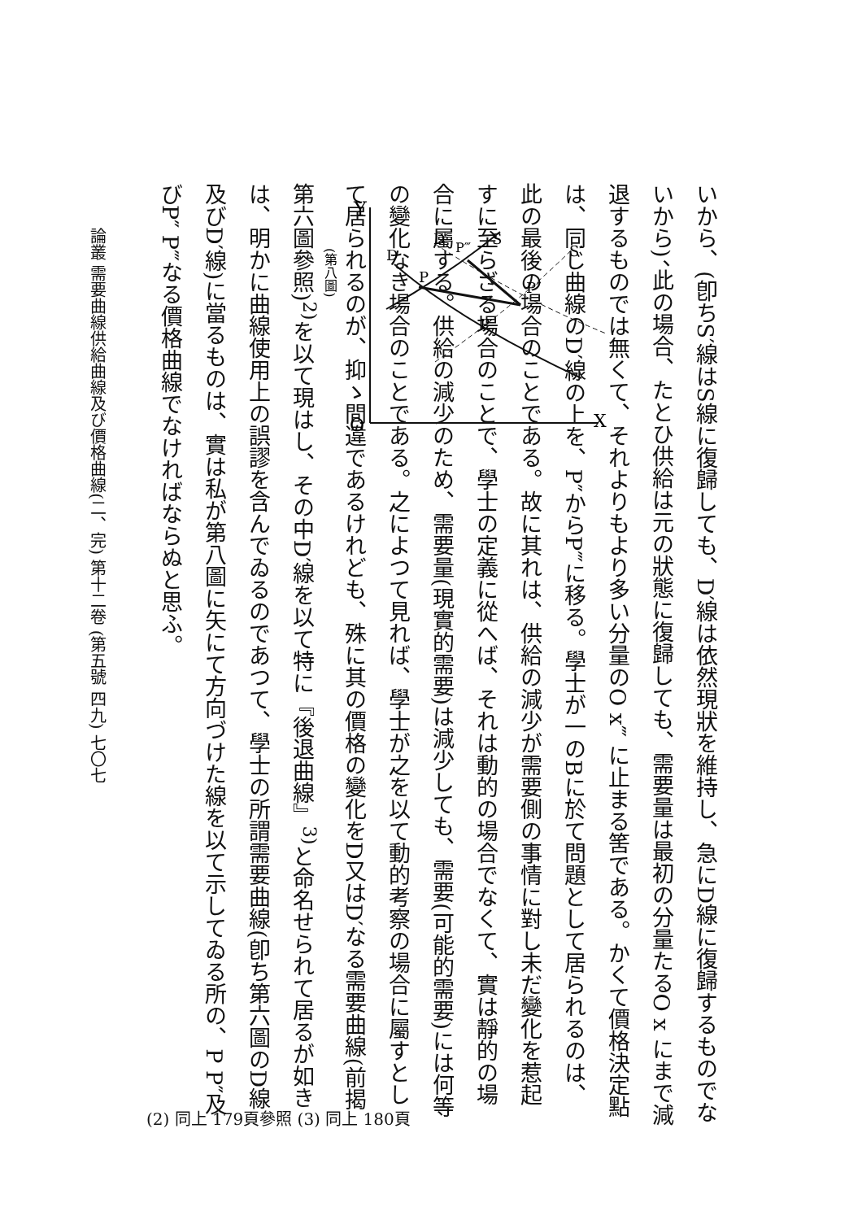いから、(卽ちS′線はS線に復歸しても、D′線は依然現狀を維持し、急にD線に復歸するものでないから)、此の場合、たとひ供給は元の狀態に復歸しても、需要量は最初の分量たるO x にまで減退するものでは無くて、それよりもより多い分量のO x‴ に止まる筈である。かくて價格決定點は、同じ曲線のD′線の上を、P″からP‴に移る。學士が一のBに於て問題として居られるのは、此の最後の場合のことである。故に其れは、供給の減少が需要側の事情に對し未だ變化を惹起すに至らざる場合のことで、學士の定義に從へば、それは動的の場合でなくて、實は靜的の場合に屬する。供給の減少のため、需要量(現實的需要)は減少しても、需要(可能的需要)には何等の變化なき場合のことである。之によつて見れば、學士が之を以て動的考察の場合に屬すとして居られるのが、抑ゝ間違であるけれども、殊に其の價格の變化をD又はD′なる需要曲線(前揭第六圖參照)<sup>2)</sup>を以て現はし、その中D′線を以て特に『後退曲線』<sup>3)</sup>と命名せられて居るが如きは、明かに曲線使用上の誤謬を含んでゐるのであつて、學士の所謂需要曲線(卽ち第六圖のD線及びD′線)に當るものは、實は私が第八圖に矢にて方向づけた線を以て示してゐる所の、P P″及びP″ P‴なる價格曲線でなければならぬと思ふ。
Y
O
X
D
P
D′
P‴
S
S′
P″
P′
(第八圖)
(2) 同上 179頁參照 (3) 同上 180頁
論叢 需要曲線供給曲線及び價格曲線(二、完) 第十二卷 (第五號 四九) 七〇七